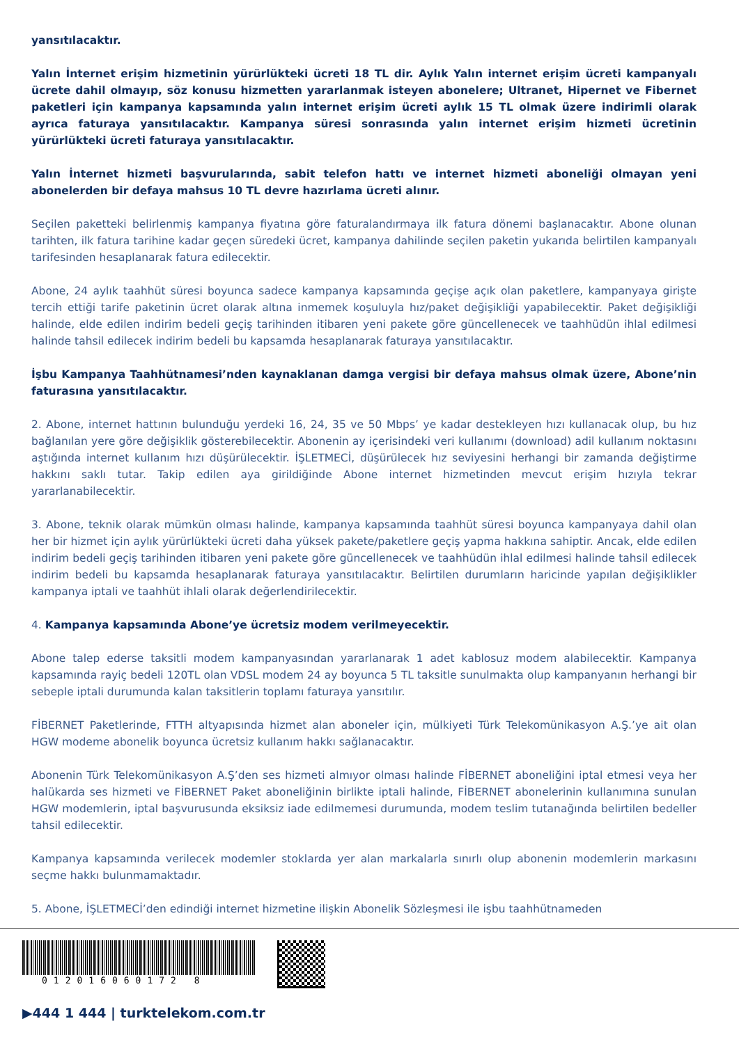yansıtılacaktır.
Yalın İnternet erişim hizmetinin yürürlükteki ücreti 18 TL dir. Aylık Yalın internet erişim ücreti kampanyalı ücrete dahil olmayıp, söz konusu hizmetten yararlanmak isteyen abonelere; Ultranet, Hipernet ve Fibernet paketleri için kampanya kapsamında yalın internet erişim ücreti aylık 15 TL olmak üzere indirimli olarak ayrıca faturaya yansıtılacaktır. Kampanya süresi sonrasında yalın internet erişim hizmeti ücretinin yürürlükteki ücreti faturaya yansıtılacaktır.
Yalın İnternet hizmeti başvurularında, sabit telefon hattı ve internet hizmeti aboneliği olmayan yeni abonelerden bir defaya mahsus 10 TL devre hazırlama ücreti alınır.
Seçilen paketteki belirlenmiş kampanya fiyatına göre faturalandırmaya ilk fatura dönemi başlanacaktır. Abone olunan tarihten, ilk fatura tarihine kadar geçen süredeki ücret, kampanya dahilinde seçilen paketin yukarıda belirtilen kampanyalı tarifesinden hesaplanarak fatura edilecektir.
Abone, 24 aylık taahhüt süresi boyunca sadece kampanya kapsamında geçişe açık olan paketlere, kampanyaya girişte tercih ettiği tarife paketinin ücret olarak altına inmemek koşuluyla hız/paket değişikliği yapabilecektir. Paket değişikliği halinde, elde edilen indirim bedeli geçiş tarihinden itibaren yeni pakete göre güncellenecek ve taahhüdün ihlal edilmesi halinde tahsil edilecek indirim bedeli bu kapsamda hesaplanarak faturaya yansıtılacaktır.
İşbu Kampanya Taahhütnamesi’nden kaynaklanan damga vergisi bir defaya mahsus olmak üzere, Abone’nin faturasına yansıtılacaktır.
2. Abone, internet hattının bulunduğu yerdeki 16, 24, 35 ve 50 Mbps’ ye kadar destekleyen hızı kullanacak olup, bu hız bağlanılan yere göre değişiklik gösterebilecektir. Abonenin ay içerisindeki veri kullanımı (download) adil kullanım noktasını aştığında internet kullanım hızı düşürülecektir. İŞLETMECİ, düşürülecek hız seviyesini herhangi bir zamanda değiştirme hakkını saklı tutar. Takip edilen aya girildiğinde Abone internet hizmetinden mevcut erişim hızıyla tekrar yararlanabilecektir.
3. Abone, teknik olarak mümkün olması halinde, kampanya kapsamında taahhüt süresi boyunca kampanyaya dahil olan her bir hizmet için aylık yürürlükteki ücreti daha yüksek pakete/paketlere geçiş yapma hakkına sahiptir. Ancak, elde edilen indirim bedeli geçiş tarihinden itibaren yeni pakete göre güncellenecek ve taahhüdün ihlal edilmesi halinde tahsil edilecek indirim bedeli bu kapsamda hesaplanarak faturaya yansıtılacaktır. Belirtilen durumların haricinde yapılan değişiklikler kampanya iptali ve taahhüt ihlali olarak değerlendirilecektir.
4. Kampanya kapsamında Abone’ye ücretsiz modem verilmeyecektir.
Abone talep ederse taksitli modem kampanyasından yararlanarak 1 adet kablosuz modem alabilecektir. Kampanya kapsamında rayiç bedeli 120TL olan VDSL modem 24 ay boyunca 5 TL taksitle sunulmakta olup kampanyanın herhangi bir sebeple iptali durumunda kalan taksitlerin toplamı faturaya yansıtılır.
FİBERNET Paketlerinde, FTTH altyapısında hizmet alan aboneler için, mülkiyeti Türk Telekomünikasyon A.Ş.’ye ait olan HGW modeme abonelik boyunca ücretsiz kullanım hakkı sağlanacaktır.
Abonenin Türk Telekomünikasyon A.Ş’den ses hizmeti almıyor olması halinde FİBERNET aboneliğini iptal etmesi veya her halükarda ses hizmeti ve FİBERNET Paket aboneliğinin birlikte iptali halinde, FİBERNET abonelerinin kullanımına sunulan HGW modemlerin, iptal başvurusunda eksiksiz iade edilmemesi durumunda, modem teslim tutanağında belirtilen bedeller tahsil edilecektir.
Kampanya kapsamında verilecek modemler stoklarda yer alan markalarla sınırlı olup abonenin modemlerin markasını seçme hakkı bulunmamaktadır.
5. Abone, İŞLETMECİ’den edindiği internet hizmetine ilişkin Abonelik Sözleşmesi ile işbu taahhütnameden
012016060172 8
▶444 1 444 | turktelekom.com.tr